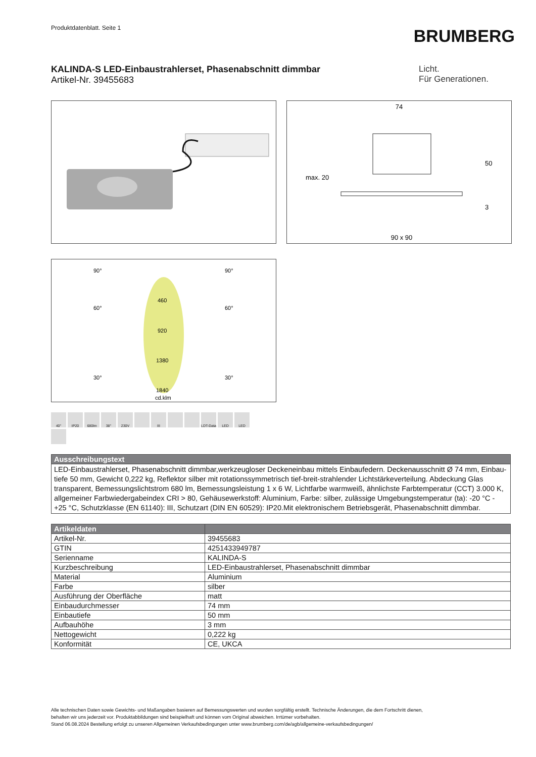Produktdatenblatt. Seite 1
BRUMBERG
KALINDA-S LED-Einbaustrahlerset, Phasenabschnitt dimmbar
Artikel-Nr. 39455683
Licht.
Für Generationen.
74
50
max. 20
3
90 x 90
90°
90°
60°
60°
30°
30°
460
920
1380
1840
cd.klm
40°
IP20
680lm
38°
230V
III
LDT-Data
LED
LED
| Ausschreibungstext |
| --- |
| LED-Einbaustrahlerset, Phasenabschnitt dimmbar,werkzeugloser Deckeneinbau mittels Einbaufedern. Deckenausschnitt Ø 74 mm, Einbau-tiefe 50 mm, Gewicht 0,222 kg, Reflektor silber mit rotationssymmetrisch tief-breit-strahlender Lichtstärkeverteilung. Abdeckung Glas transparent, Bemessungslichtstrom 680 lm, Bemessungsleistung 1 x 6 W, Lichtfarbe warmweiß, ähnlichste Farbtemperatur (CCT) 3.000 K, allgemeiner Farbwiedergabeindex CRI > 80, Gehäusewerkstoff: Aluminium, Farbe: silber, zulässige Umgebungstemperatur (ta): -20 °C - +25 °C, Schutzklasse (EN 61140): III, Schutzart (DIN EN 60529): IP20.Mit elektronischem Betriebsgerät, Phasenabschnitt dimmbar. |
| Artikeldaten | |
| --- | --- |
| Artikel-Nr. | 39455683 |
| GTIN | 4251433949787 |
| Serienname | KALINDA-S |
| Kurzbeschreibung | LED-Einbaustrahlerset, Phasenabschnitt dimmbar |
| Material | Aluminium |
| Farbe | silber |
| Ausführung der Oberfläche | matt |
| Einbaudurchmesser | 74 mm |
| Einbautiefe | 50 mm |
| Aufbauhöhe | 3 mm |
| Nettogewicht | 0,222 kg |
| Konformität | CE, UKCA |
Alle technischen Daten sowie Gewichts- und Maßangaben basieren auf Bemessungswerten und wurden sorgfältig erstellt. Technische Änderungen, die dem Fortschritt dienen,
behalten wir uns jederzeit vor. Produktabbildungen sind beispielhaft und können vom Original abweichen. Irrtümer vorbehalten.
Stand 06.08.2024 Bestellung erfolgt zu unseren Allgemeinen Verkaufsbedingungen unter www.brumberg.com/de/agb/allgemeine-verkaufsbedingungen/